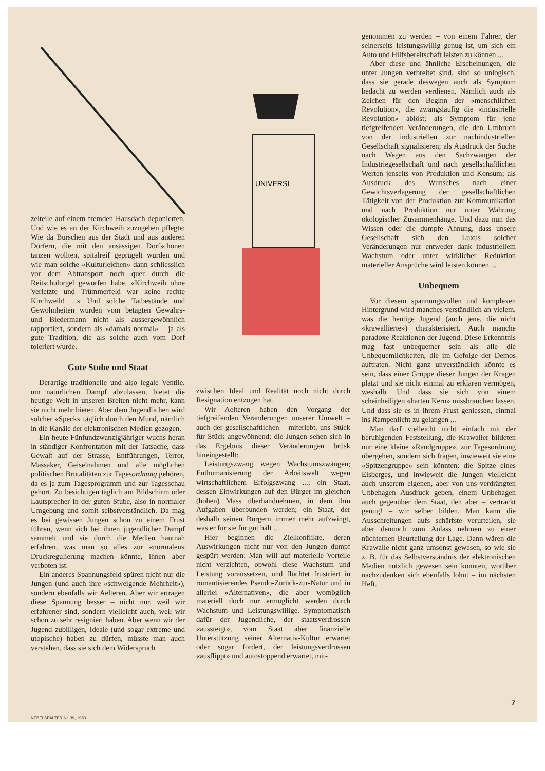zelteile auf einem fremden Hausdach deponierten. Und wie es an der Kirchweih zuzugehen pflegte: Wie da Burschen aus der Stadt und aus anderen Dörfern, die mit den ansässigen Dorfschönen tanzen wollten, spitalreif geprügelt wurden und wie man solche «Kulturleichen» dann schliesslich vor dem Abtransport noch quer durch die Reitschulorgel geworfen habe. «Kirchweih ohne Verletzte und Trümmerfeld war keine rechte Kirchweih! ...» Und solche Tatbestände und Gewohnheiten wurden vom betagten Gewährs- und Biedermann nicht als aussergewöhnlich rapportiert, sondern als «damals normal» – ja als gute Tradition, die als solche auch vom Dorf toleriert wurde.
Gute Stube und Staat
Derartige traditionelle und also legale Ventile, um natürlichen Dampf abzulassen, bietet die heutige Welt in unseren Breiten nicht mehr, kann sie nicht mehr bieten. Aber dem Jugendlichen wird solcher «Speck» täglich durch den Mund, nämlich in die Kanäle der elektronischen Medien gezogen.
Ein heute Fünfundzwanzigjähriger wuchs heran in ständiger Konfrontation mit der Tatsache, dass Gewalt auf der Strasse, Entführungen, Terror, Massaker, Geiselnahmen und alle möglichen politischen Brutalitäten zur Tagesordnung gehören, da es ja zum Tagesprogramm und zur Tagesschau gehört. Zu besichtigen täglich am Bildschirm oder Lautsprecher in der guten Stube, also in normaler Umgebung und somit selbstverständlich. Da mag es bei gewissen Jungen schon zu einem Frust führen, wenn sich bei ihnen jugendlicher Dampf sammelt und sie durch die Medien hautnah erfahren, was man so alles zur «normalen» Druckregulierung machen könnte, ihnen aber verboten ist.
Ein anderes Spannungsfeld spüren nicht nur die Jungen (und auch ihre «schweigende Mehrheit»), sondern ebenfalls wir Aelteren. Aber wir ertragen diese Spannung besser – nicht nur, weil wir erfahrener sind, sondern vielleicht auch, weil wir schon zu sehr resigniert haben. Aber wenn wir der Jugend zubilligen, Ideale (und sogar extreme und utopische) haben zu dürfen, müsste man auch verstehen, dass sie sich dem Widerspruch
UNIVERSI
zwischen Ideal und Realität noch nicht durch Resignation entzogen hat.
Wir Aelteren haben den Vorgang der tiefgreifenden Veränderungen unserer Umwelt – auch der gesellschaftlichen – miterlebt, uns Stück für Stück angewöhnend; die Jungen sehen sich in das Ergebnis dieser Veränderungen brüsk hineingestellt:
Leistungszwang wegen Wachstumszwängen; Enthumanisierung der Arbeitswelt wegen wirtschaftlichem Erfolgszwang ...; ein Staat, dessen Einwirkungen auf den Bürger im gleichen (hohen) Mass überhandnehmen, in dem ihm Aufgaben überbunden werden; ein Staat, der deshalb seinen Bürgern immer mehr aufzwingt, was er für sie für gut hält ...
Hier beginnen die Zielkonflikte, deren Auswirkungen nicht nur von den Jungen dumpf gespürt werden: Man will auf materielle Vorteile nicht verzichten, obwohl diese Wachstum und Leistung voraussetzen, und flüchtet frustriert in romantisierendes Pseudo-Zurück-zur-Natur und in allerlei «Alternativen», die aber womöglich materiell doch nur ermöglicht werden durch Wachstum und Leistungswillige. Symptomatisch dafür der Jugendliche, der staatsverdrossen «aussteigt», vom Staat aber finanzielle Unterstützung seiner Alternativ-Kultur erwartet oder sogar fordert, der leistungsverdrossen «ausflippt» und autostoppend erwartet, mit-
genommen zu werden – von einem Fahrer, der seinerseits leistungswillig genug ist, um sich ein Auto und Hilfsbereitschaft leisten zu können ...
Aber diese und ähnliche Erscheinungen, die unter Jungen verbreitet sind, sind so unlogisch, dass sie gerade deswegen auch als Symptom bedacht zu werden verdienen. Nämlich auch als Zeichen für den Beginn der «menschlichen Revolution», die zwangsläufig die «industrielle Revolution» ablöst; als Symptom für jene tiefgreifenden Veränderungen, die den Umbruch von der industriellen zur nachindustriellen Gesellschaft signalisieren; als Ausdruck der Suche nach Wegen aus den Sachzwängen der Industriegesellschaft und nach gesellschaftlichen Werten jenseits von Produktion und Konsum; als Ausdruck des Wunsches nach einer Gewichtsverlagerung der gesellschaftlichen Tätigkeit von der Produktion zur Kommunikation und nach Produktion nur unter Wahrung ökologischer Zusammenhänge. Und dazu nun das Wissen oder die dumpfe Ahnung, dass unsere Gesellschaft sich den Luxus solcher Veränderungen nur entweder dank industriellem Wachstum oder unter wirklicher Reduktion materieller Ansprüche wird leisten können ...
Unbequem
Vor diesem spannungsvollen und komplexen Hintergrund wird manches verständlich an vielem, was die heutige Jugend (auch jene, die nicht «krawallierte») charakterisiert. Auch manche paradoxe Reaktionen der Jugend. Diese Erkenntnis mag fast unbequemer sein als alle die Unbequemlichkeiten, die im Gefolge der Demos auftraten. Nicht ganz unverständlich könnte es sein, dass einer Gruppe dieser Jungen der Kragen platzt und sie nicht einmal zu erklären vermögen, weshalb. Und dass sie sich von einem scheinheiligen «harten Kern» missbrauchen lassen. Und dass sie es in ihrem Frust geniessen, einmal ins Rampenlicht zu gelangen ...
Man darf vielleicht nicht einfach mit der beruhigenden Feststellung, die Krawaller bildeten nur eine kleine «Randgruppe», zur Tagesordnung übergehen, sondern sich fragen, inwieweit sie eine «Spitzengruppe» sein könnten: die Spitze eines Eisberges, und inwieweit die Jungen vielleicht auch unserem eigenen, aber von uns verdrängten Unbehagen Ausdruck geben, einem Unbehagen auch gegenüber dem Staat, den aber – vertrackt genug! – wir selber bilden. Man kann die Ausschreitungen aufs schärfste verurteilen, sie aber dennoch zum Anlass nehmen zu einer nüchternen Beurteilung der Lage. Dann wären die Krawalle nicht ganz umsonst gewesen, so wie sie z. B. für das Selbstverständnis der elektronischen Medien nützlich gewesen sein könnten, worüber nachzudenken sich ebenfalls lohnt – im nächsten Heft.
7
NEBELSPALTER Nr. 39, 1980